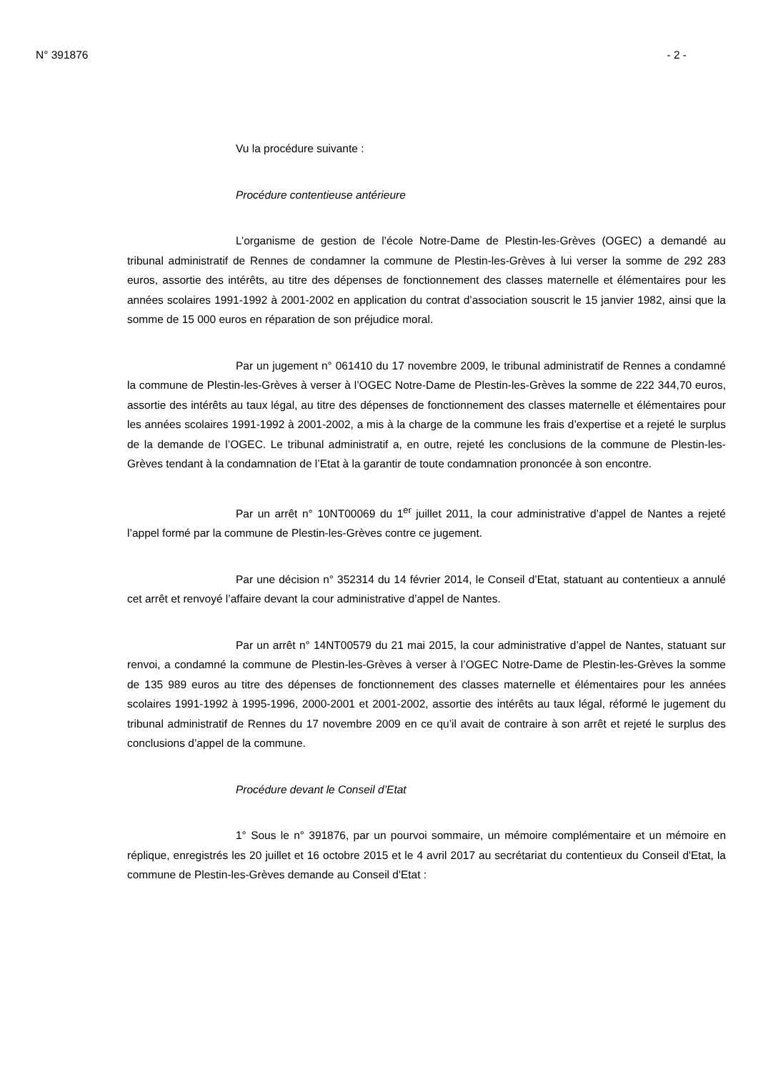N° 391876 - 2 -
Vu la procédure suivante :
Procédure contentieuse antérieure
L’organisme de gestion de l’école Notre-Dame de Plestin-les-Grèves (OGEC) a demandé au tribunal administratif de Rennes de condamner la commune de Plestin-les-Grèves à lui verser la somme de 292 283 euros, assortie des intérêts, au titre des dépenses de fonctionnement des classes maternelle et élémentaires pour les années scolaires 1991-1992 à 2001-2002 en application du contrat d’association souscrit le 15 janvier 1982, ainsi que la somme de 15 000 euros en réparation de son préjudice moral.
Par un jugement n° 061410 du 17 novembre 2009, le tribunal administratif de Rennes a condamné la commune de Plestin-les-Grèves à verser à l’OGEC Notre-Dame de Plestin-les-Grèves la somme de 222 344,70 euros, assortie des intérêts au taux légal, au titre des dépenses de fonctionnement des classes maternelle et élémentaires pour les années scolaires 1991-1992 à 2001-2002, a mis à la charge de la commune les frais d’expertise et a rejeté le surplus de la demande de l’OGEC. Le tribunal administratif a, en outre, rejeté les conclusions de la commune de Plestin-les-Grèves tendant à la condamnation de l’Etat à la garantir de toute condamnation prononcée à son encontre.
Par un arrêt n° 10NT00069 du 1<sup>er</sup> juillet 2011, la cour administrative d’appel de Nantes a rejeté l’appel formé par la commune de Plestin-les-Grèves contre ce jugement.
Par une décision n° 352314 du 14 février 2014, le Conseil d’Etat, statuant au contentieux a annulé cet arrêt et renvoyé l’affaire devant la cour administrative d’appel de Nantes.
Par un arrêt n° 14NT00579 du 21 mai 2015, la cour administrative d’appel de Nantes, statuant sur renvoi, a condamné la commune de Plestin-les-Grèves à verser à l’OGEC Notre-Dame de Plestin-les-Grèves la somme de 135 989 euros au titre des dépenses de fonctionnement des classes maternelle et élémentaires pour les années scolaires 1991-1992 à 1995-1996, 2000-2001 et 2001-2002, assortie des intérêts au taux légal, réformé le jugement du tribunal administratif de Rennes du 17 novembre 2009 en ce qu’il avait de contraire à son arrêt et rejeté le surplus des conclusions d’appel de la commune.
Procédure devant le Conseil d’Etat
1° Sous le n° 391876, par un pourvoi sommaire, un mémoire complémentaire et un mémoire en réplique, enregistrés les 20 juillet et 16 octobre 2015 et le 4 avril 2017 au secrétariat du contentieux du Conseil d'Etat, la commune de Plestin-les-Grèves demande au Conseil d'Etat :